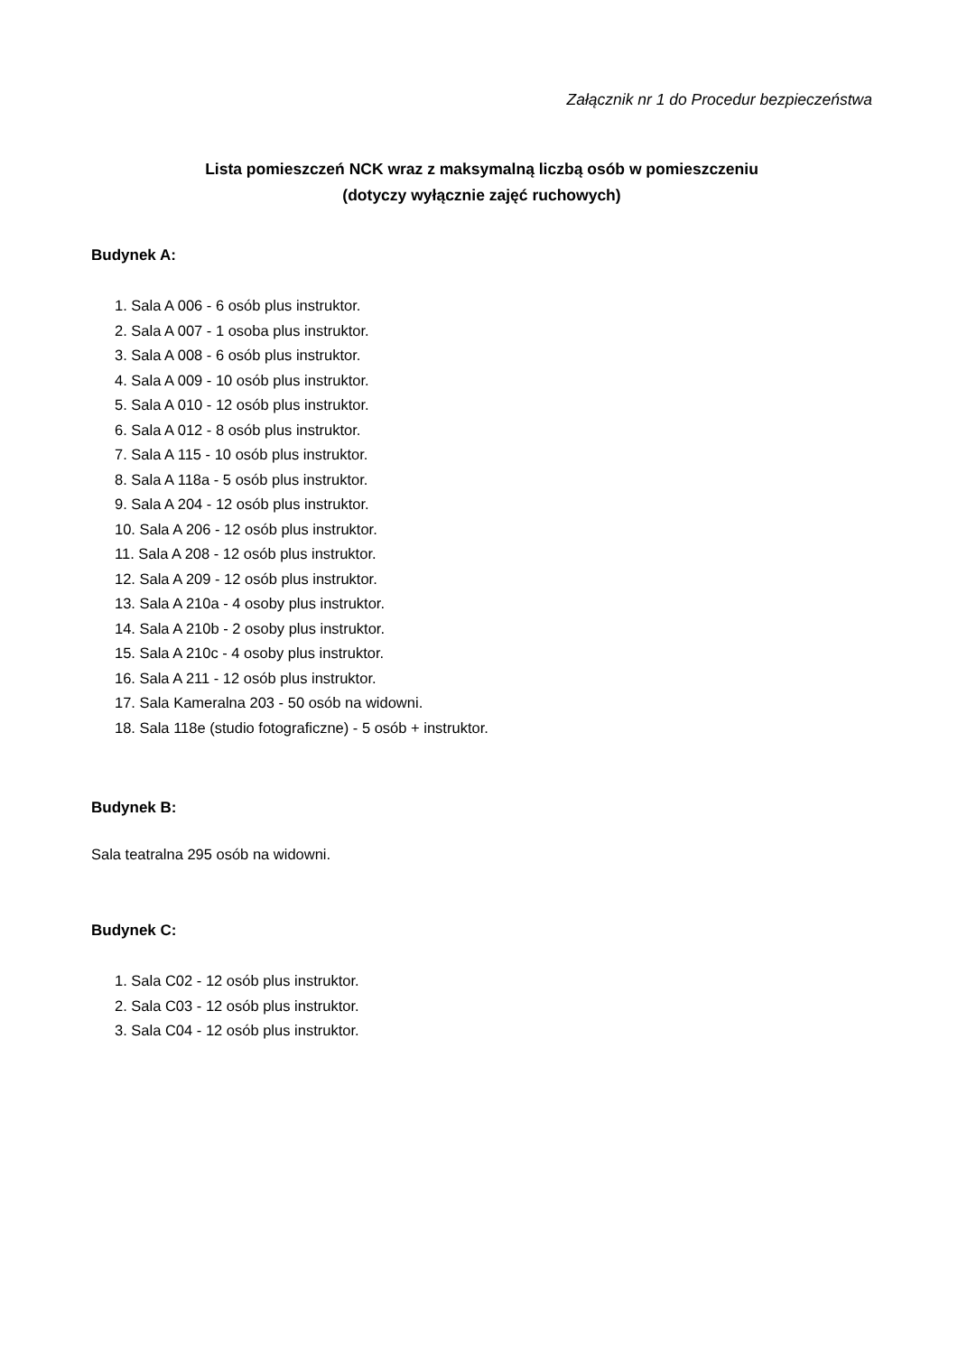Załącznik nr 1 do Procedur bezpieczeństwa
Lista pomieszczeń NCK wraz z maksymalną liczbą osób w pomieszczeniu
(dotyczy wyłącznie zajęć ruchowych)
Budynek A:
1. Sala A 006 - 6 osób plus instruktor.
2. Sala A 007 - 1 osoba plus instruktor.
3. Sala A 008 - 6 osób plus instruktor.
4. Sala A 009 - 10 osób plus instruktor.
5. Sala A 010 - 12 osób plus instruktor.
6. Sala A 012 - 8 osób plus instruktor.
7. Sala A 115 - 10 osób plus instruktor.
8. Sala A 118a - 5 osób plus instruktor.
9. Sala A 204 - 12 osób plus instruktor.
10. Sala A 206 - 12 osób plus instruktor.
11. Sala A 208 - 12 osób plus instruktor.
12. Sala A 209 - 12 osób plus instruktor.
13. Sala A 210a - 4 osoby plus instruktor.
14. Sala A 210b - 2 osoby plus instruktor.
15. Sala A 210c - 4 osoby plus instruktor.
16. Sala A 211 - 12 osób plus instruktor.
17. Sala Kameralna 203 - 50 osób na widowni.
18. Sala 118e (studio fotograficzne) - 5 osób + instruktor.
Budynek B:
Sala teatralna 295 osób na widowni.
Budynek C:
1. Sala C02 - 12 osób plus instruktor.
2. Sala C03 - 12 osób plus instruktor.
3. Sala C04 - 12 osób plus instruktor.